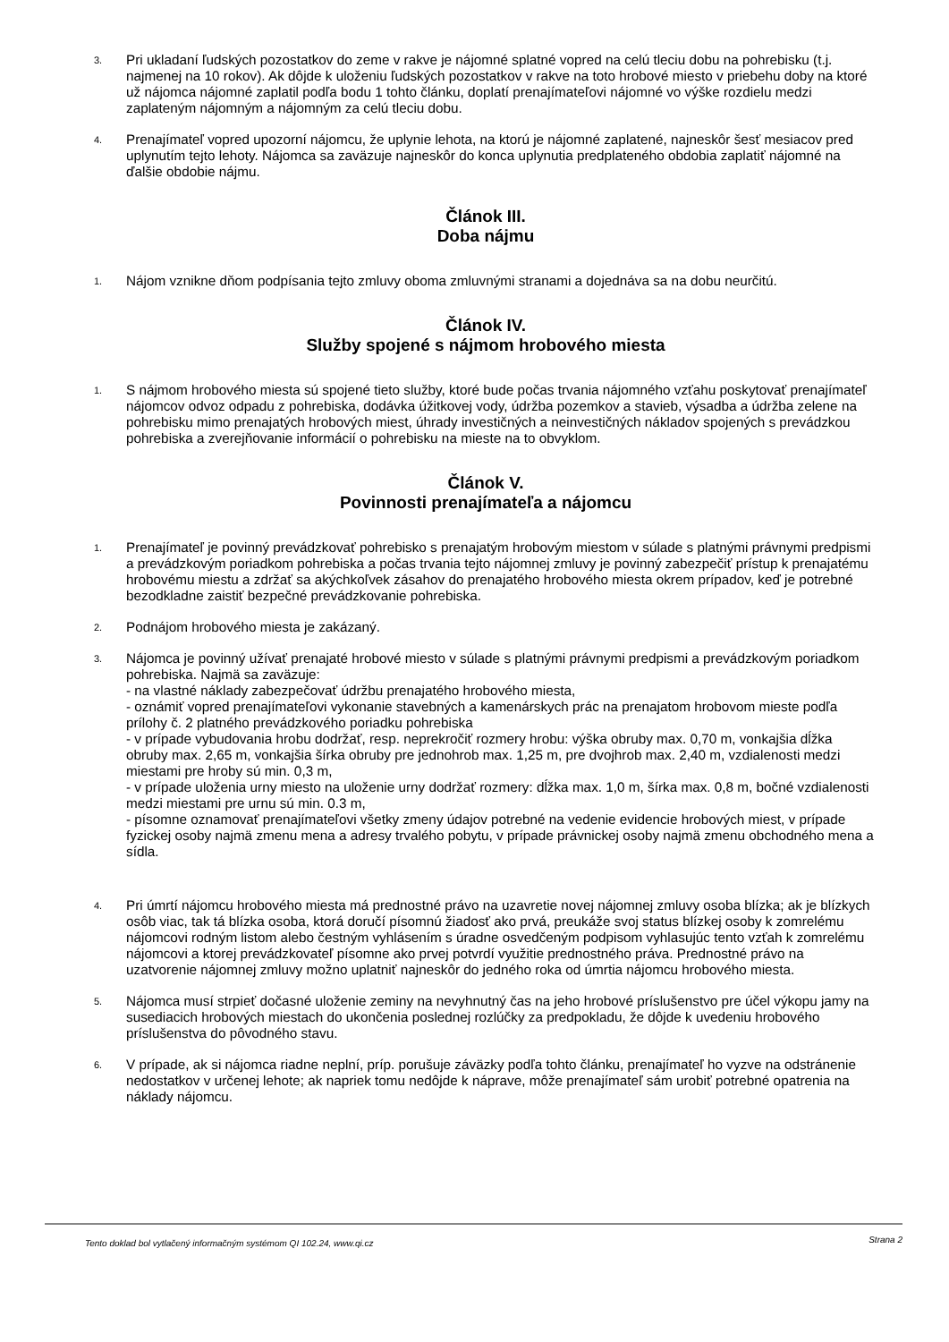3.
Pri ukladaní ľudských pozostatkov do zeme v rakve je nájomné splatné vopred na celú tleciu dobu na pohrebisku (t.j. najmenej na 10 rokov). Ak dôjde k uloženiu ľudských pozostatkov v rakve na toto hrobové miesto v priebehu doby na ktoré už nájomca nájomné zaplatil podľa bodu 1 tohto článku, doplatí prenajímateľovi nájomné vo výške rozdielu medzi zaplateným nájomným a nájomným za celú tleciu dobu.
4.
Prenajímateľ vopred upozorní nájomcu, že uplynie lehota, na ktorú je nájomné zaplatené, najneskôr šesť mesiacov pred uplynutím tejto lehoty. Nájomca sa zaväzuje najneskôr do konca uplynutia predplateného obdobia zaplatiť nájomné na ďalšie obdobie nájmu.
Článok III.
Doba nájmu
1.
Nájom vznikne dňom podpísania tejto zmluvy oboma zmluvnými stranami a dojednáva sa na dobu neurčitú.
Článok IV.
Služby spojené s nájmom hrobového miesta
1.
S nájmom hrobového miesta sú spojené tieto služby, ktoré bude počas trvania nájomného vzťahu poskytovať prenajímateľ nájomcov odvoz odpadu z pohrebiska, dodávka úžitkovej vody, údržba pozemkov a stavieb, výsadba a údržba zelene na pohrebisku mimo prenajatých hrobových miest, úhrady investičných a neinvestičných nákladov spojených s prevádzkou pohrebiska a zverejňovanie informácií o pohrebisku na mieste na to obvyklom.
Článok V.
Povinnosti prenajímateľa a nájomcu
1.
Prenajímateľ je povinný prevádzkovať pohrebisko s prenajatým hrobovým miestom v súlade s platnými právnymi predpismi a prevádzkovým poriadkom pohrebiska a počas trvania tejto nájomnej zmluvy je povinný zabezpečiť prístup k prenajatému hrobovému miestu a zdržať sa akýchkoľvek zásahov do prenajatého hrobového miesta okrem prípadov, keď je potrebné bezodkladne zaistiť bezpečné prevádzkovanie pohrebiska.
2.
Podnájom hrobového miesta je zakázaný.
3.
Nájomca je povinný užívať prenajaté hrobové miesto v súlade s platnými právnymi predpismi a prevádzkovým poriadkom pohrebiska. Najmä sa zaväzuje:
- na vlastné náklady zabezpečovať údržbu prenajatého hrobového miesta,
- oznámiť vopred prenajímateľovi vykonanie stavebných a kamenárskych prác na prenajatom hrobovom mieste podľa prílohy č. 2 platného prevádzkového poriadku pohrebiska
- v prípade vybudovania hrobu dodržať, resp. neprekročiť rozmery hrobu: výška obruby max. 0,70 m, vonkajšia dĺžka obruby max. 2,65 m, vonkajšia šírka obruby pre jednohrob max. 1,25 m, pre dvojhrob max. 2,40 m, vzdialenosti medzi miestami pre hroby sú min. 0,3 m,
- v prípade uloženia urny miesto na uloženie urny dodržať rozmery: dĺžka max. 1,0 m, šírka max. 0,8 m, bočné vzdialenosti medzi miestami pre urnu sú min. 0.3 m,
- písomne oznamovať prenajímateľovi všetky zmeny údajov potrebné na vedenie evidencie hrobových miest, v prípade fyzickej osoby najmä zmenu mena a adresy trvalého pobytu, v prípade právnickej osoby najmä zmenu obchodného mena a sídla.
4.
Pri úmrtí nájomcu hrobového miesta má prednostné právo na uzavretie novej nájomnej zmluvy osoba blízka; ak je blízkych osôb viac, tak tá blízka osoba, ktorá doručí písomnú žiadosť ako prvá, preukáže svoj status blízkej osoby k zomrelému nájomcovi rodným listom alebo čestným vyhlásením s úradne osvedčeným podpisom vyhlasujúc tento vzťah k zomrelému nájomcovi a ktorej prevádzkovateľ písomne ako prvej potvrdí využitie prednostného práva. Prednostné právo na uzatvorenie nájomnej zmluvy možno uplatniť najneskôr do jedného roka od úmrtia nájomcu hrobového miesta.
5.
Nájomca musí strpieť dočasné uloženie zeminy na nevyhnutný čas na jeho hrobové príslušenstvo pre účel výkopu jamy na susediacich hrobových miestach do ukončenia poslednej rozlúčky za predpokladu, že dôjde k uvedeniu hrobového príslušenstva do pôvodného stavu.
6.
V prípade, ak si nájomca riadne neplní, príp. porušuje záväzky podľa tohto článku, prenajímateľ ho vyzve na odstránenie nedostatkov v určenej lehote; ak napriek tomu nedôjde k náprave, môže prenajímateľ sám urobiť potrebné opatrenia na náklady nájomcu.
Tento doklad bol vytlačený informačným systémom QI 102.24, www.qi.cz Strana 2